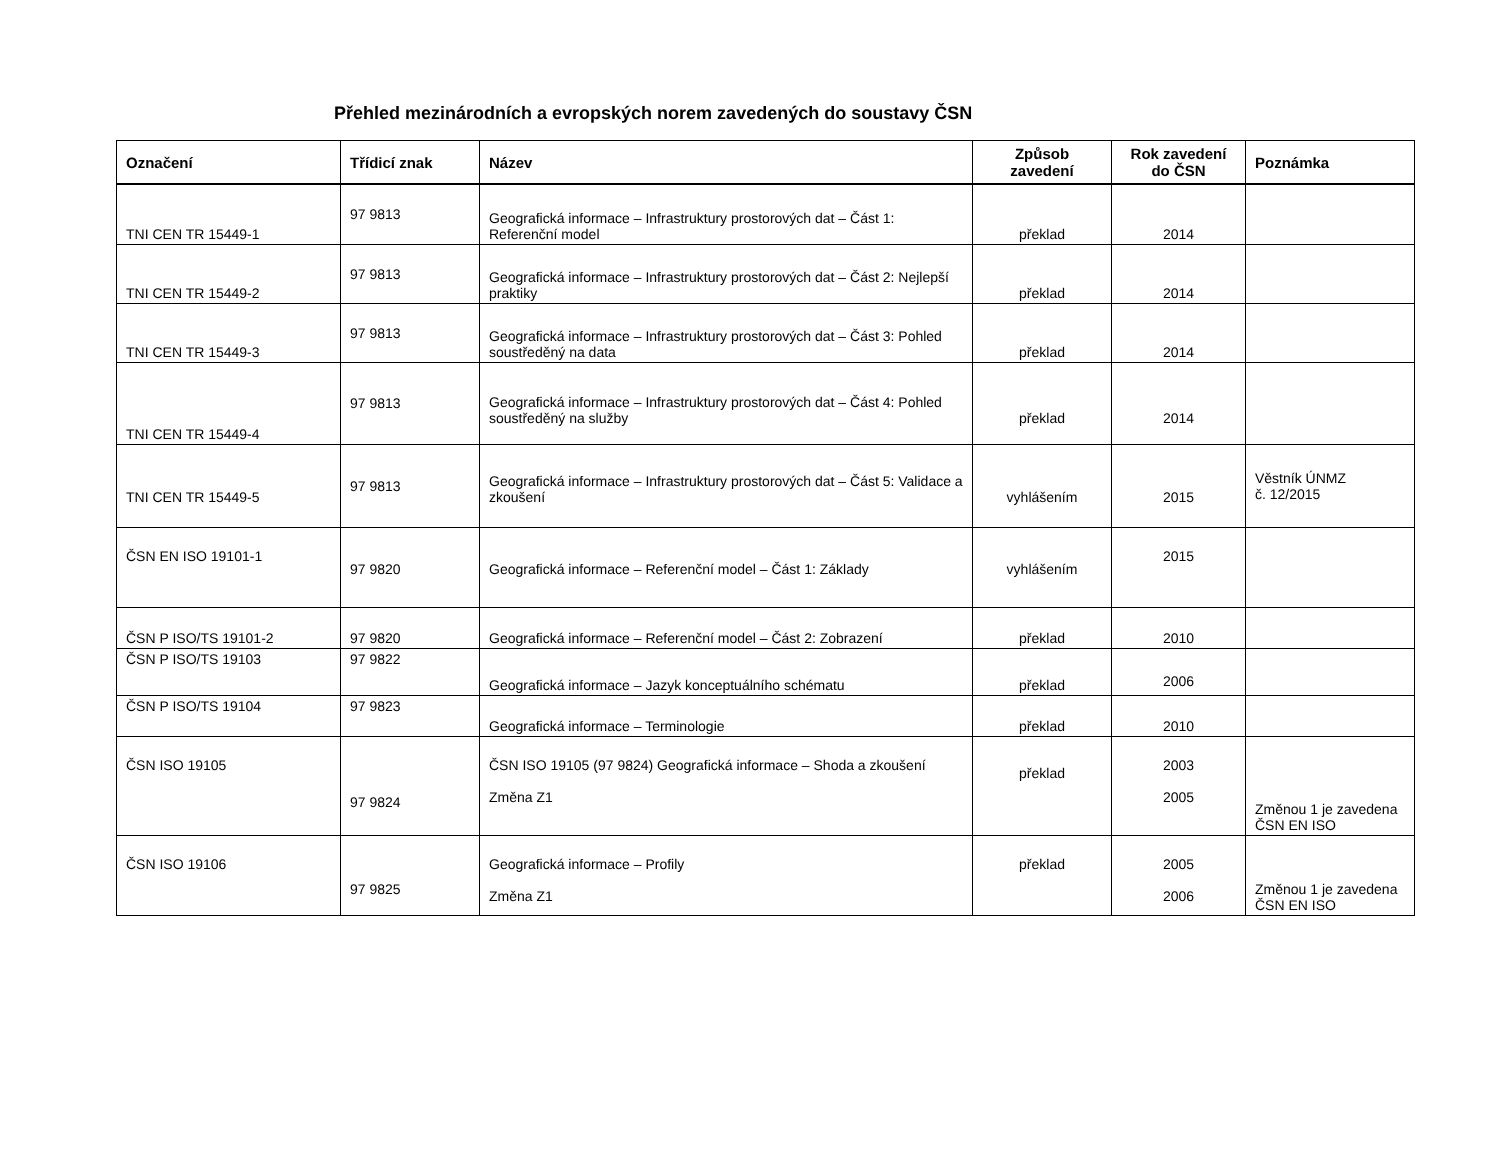Přehled mezinárodních a evropských norem zavedených do soustavy ČSN
| Označení | Třídicí znak | Název | Způsob zavedení | Rok zavedení do ČSN | Poznámka |
| --- | --- | --- | --- | --- | --- |
| TNI CEN TR 15449-1 | 97 9813 | Geografická informace – Infrastruktury prostorových dat – Část 1: Referenční model | překlad | 2014 | |
| TNI CEN TR 15449-2 | 97 9813 | Geografická informace – Infrastruktury prostorových dat – Část 2: Nejlepší praktiky | překlad | 2014 | |
| TNI CEN TR 15449-3 | 97 9813 | Geografická informace – Infrastruktury prostorových dat – Část 3: Pohled soustředěný na data | překlad | 2014 | |
| TNI CEN TR 15449-4 | 97 9813 | Geografická informace – Infrastruktury prostorových dat – Část 4: Pohled soustředěný na služby | překlad | 2014 | |
| TNI CEN TR 15449-5 | 97 9813 | Geografická informace – Infrastruktury prostorových dat – Část 5: Validace a zkoušení | vyhlášením | 2015 | Věstník ÚNMZ č. 12/2015 |
| ČSN EN ISO 19101-1 | 97 9820 | Geografická informace – Referenční model – Část 1: Základy | vyhlášením | 2015 | |
| ČSN P ISO/TS 19101-2 | 97 9820 | Geografická informace – Referenční model – Část 2: Zobrazení | překlad | 2010 | |
| ČSN P ISO/TS 19103 | 97 9822 | Geografická informace – Jazyk konceptuálního schématu | překlad | 2006 | |
| ČSN P ISO/TS 19104 | 97 9823 | Geografická informace – Terminologie | překlad | 2010 | |
| ČSN ISO 19105 | 97 9824 | ČSN ISO 19105 (97 9824) Geografická informace – Shoda a zkoušení Změna Z1 | překlad | 2003 2005 | Změnou 1 je zavedena ČSN EN ISO |
| ČSN ISO 19106 | 97 9825 | Geografická informace – Profily Změna Z1 | překlad | 2005 2006 | Změnou 1 je zavedena ČSN EN ISO |